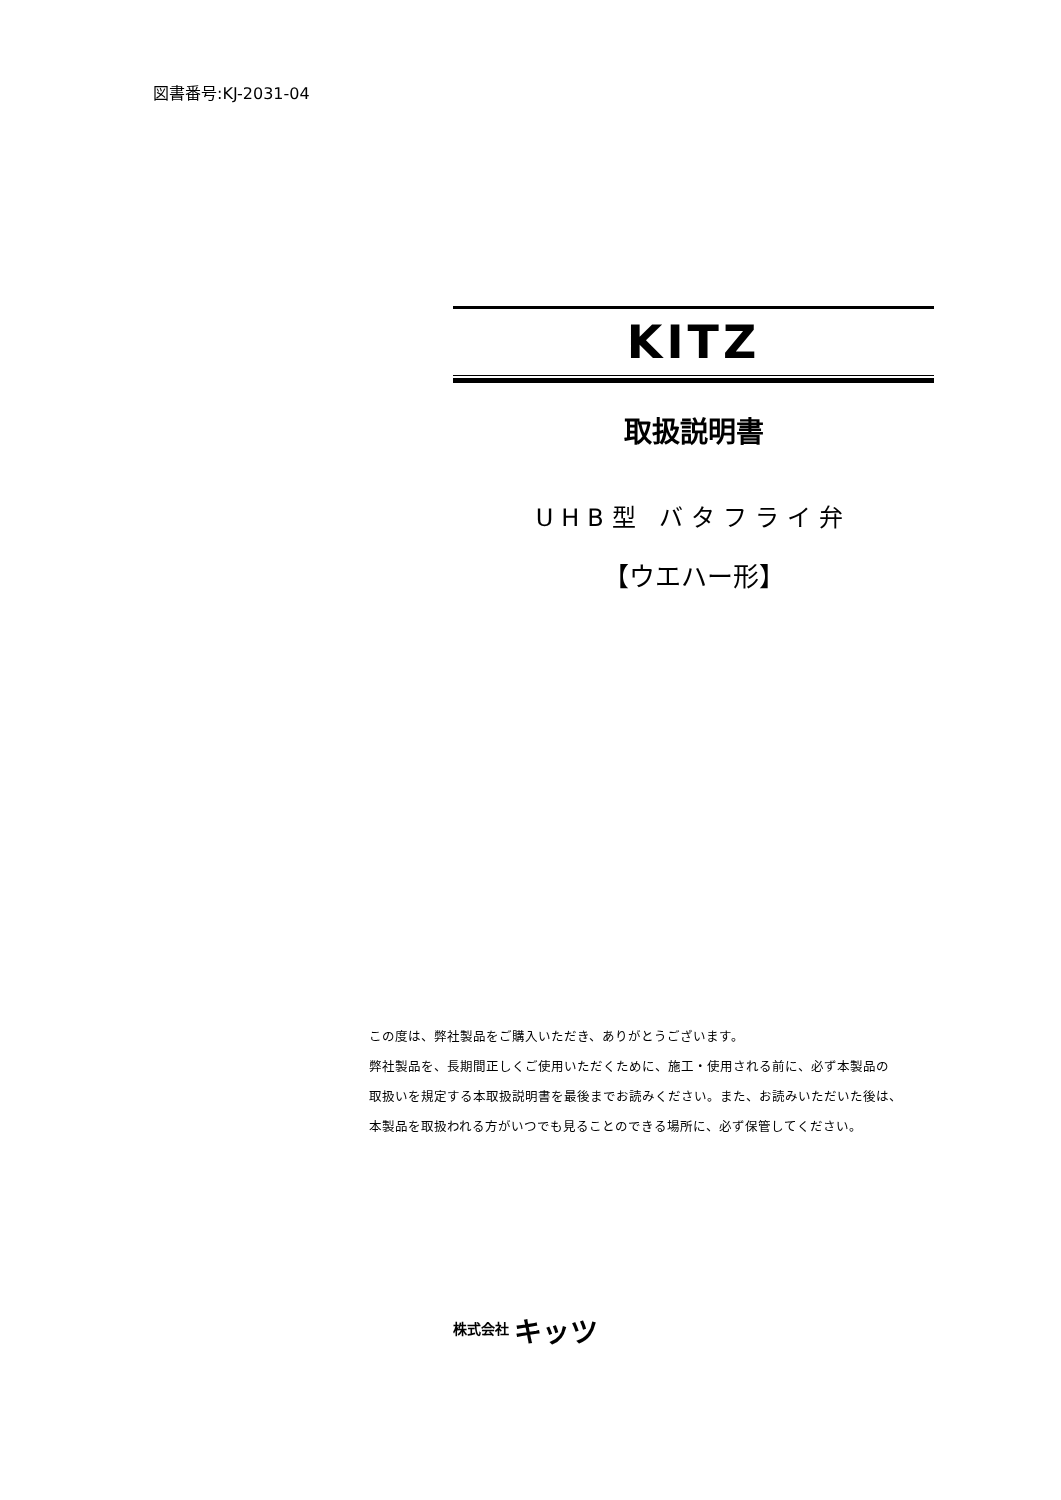図書番号:KJ-2031-04
KITZ
取扱説明書
UHB型 バタフライ弁
【ウエハー形】
この度は、弊社製品をご購入いただき、ありがとうございます。
弊社製品を、長期間正しくご使用いただくために、施工・使用される前に、必ず本製品の
取扱いを規定する本取扱説明書を最後までお読みください。また、お読みいただいた後は、
本製品を取扱われる方がいつでも見ることのできる場所に、必ず保管してください。
株式会社 キッツ